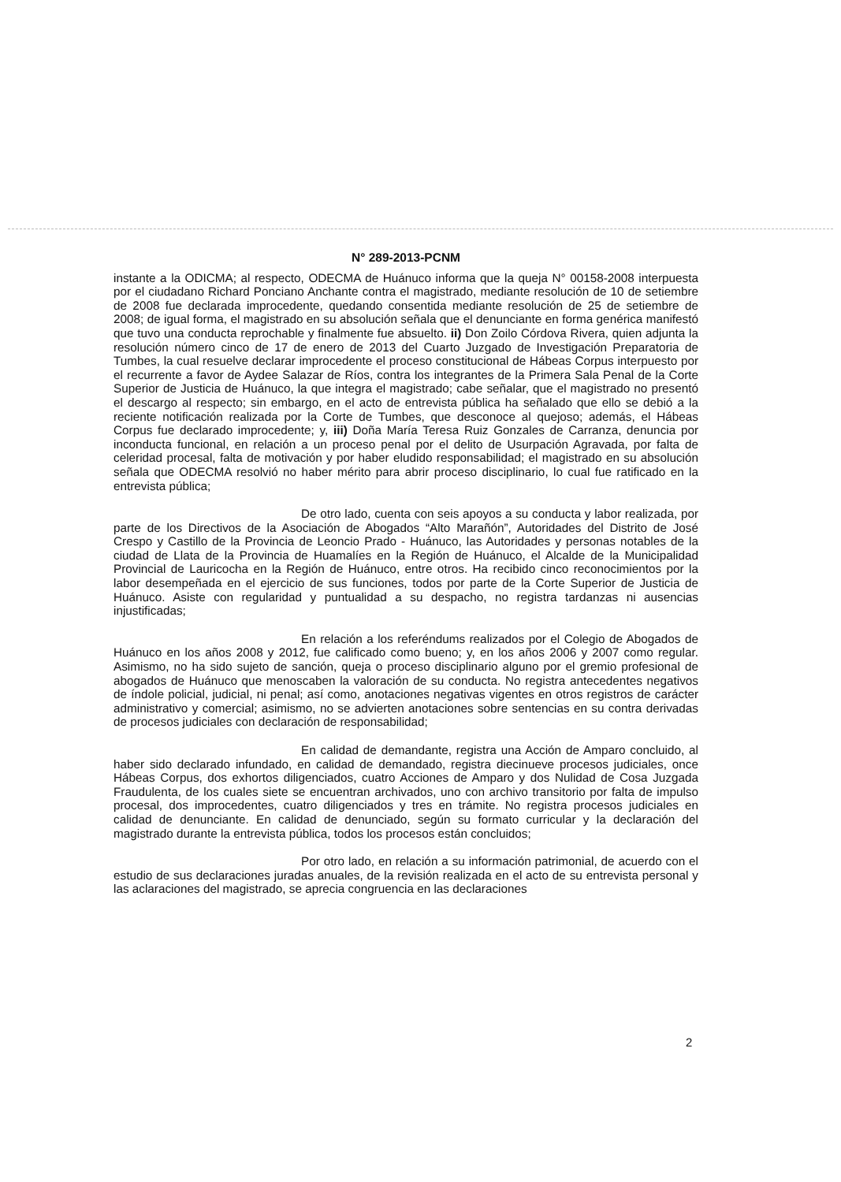N° 289-2013-PCNM
instante a la ODICMA; al respecto, ODECMA de Huánuco informa que la queja N° 00158-2008 interpuesta por el ciudadano Richard Ponciano Anchante contra el magistrado, mediante resolución de 10 de setiembre de 2008 fue declarada improcedente, quedando consentida mediante resolución de 25 de setiembre de 2008; de igual forma, el magistrado en su absolución señala que el denunciante en forma genérica manifestó que tuvo una conducta reprochable y finalmente fue absuelto. ii) Don Zoilo Córdova Rivera, quien adjunta la resolución número cinco de 17 de enero de 2013 del Cuarto Juzgado de Investigación Preparatoria de Tumbes, la cual resuelve declarar improcedente el proceso constitucional de Hábeas Corpus interpuesto por el recurrente a favor de Aydee Salazar de Ríos, contra los integrantes de la Primera Sala Penal de la Corte Superior de Justicia de Huánuco, la que integra el magistrado; cabe señalar, que el magistrado no presentó el descargo al respecto; sin embargo, en el acto de entrevista pública ha señalado que ello se debió a la reciente notificación realizada por la Corte de Tumbes, que desconoce al quejoso; además, el Hábeas Corpus fue declarado improcedente; y, iii) Doña María Teresa Ruiz Gonzales de Carranza, denuncia por inconducta funcional, en relación a un proceso penal por el delito de Usurpación Agravada, por falta de celeridad procesal, falta de motivación y por haber eludido responsabilidad; el magistrado en su absolución señala que ODECMA resolvió no haber mérito para abrir proceso disciplinario, lo cual fue ratificado en la entrevista pública;
De otro lado, cuenta con seis apoyos a su conducta y labor realizada, por parte de los Directivos de la Asociación de Abogados “Alto Marañón”, Autoridades del Distrito de José Crespo y Castillo de la Provincia de Leoncio Prado - Huánuco, las Autoridades y personas notables de la ciudad de Llata de la Provincia de Huamalíes en la Región de Huánuco, el Alcalde de la Municipalidad Provincial de Lauricocha en la Región de Huánuco, entre otros. Ha recibido cinco reconocimientos por la labor desempeñada en el ejercicio de sus funciones, todos por parte de la Corte Superior de Justicia de Huánuco. Asiste con regularidad y puntualidad a su despacho, no registra tardanzas ni ausencias injustificadas;
En relación a los referéndums realizados por el Colegio de Abogados de Huánuco en los años 2008 y 2012, fue calificado como bueno; y, en los años 2006 y 2007 como regular. Asimismo, no ha sido sujeto de sanción, queja o proceso disciplinario alguno por el gremio profesional de abogados de Huánuco que menoscaben la valoración de su conducta. No registra antecedentes negativos de índole policial, judicial, ni penal; así como, anotaciones negativas vigentes en otros registros de carácter administrativo y comercial; asimismo, no se advierten anotaciones sobre sentencias en su contra derivadas de procesos judiciales con declaración de responsabilidad;
En calidad de demandante, registra una Acción de Amparo concluido, al haber sido declarado infundado, en calidad de demandado, registra diecinueve procesos judiciales, once Hábeas Corpus, dos exhortos diligenciados, cuatro Acciones de Amparo y dos Nulidad de Cosa Juzgada Fraudulenta, de los cuales siete se encuentran archivados, uno con archivo transitorio por falta de impulso procesal, dos improcedentes, cuatro diligenciados y tres en trámite. No registra procesos judiciales en calidad de denunciante. En calidad de denunciado, según su formato curricular y la declaración del magistrado durante la entrevista pública, todos los procesos están concluidos;
Por otro lado, en relación a su información patrimonial, de acuerdo con el estudio de sus declaraciones juradas anuales, de la revisión realizada en el acto de su entrevista personal y las aclaraciones del magistrado, se aprecia congruencia en las declaraciones
2